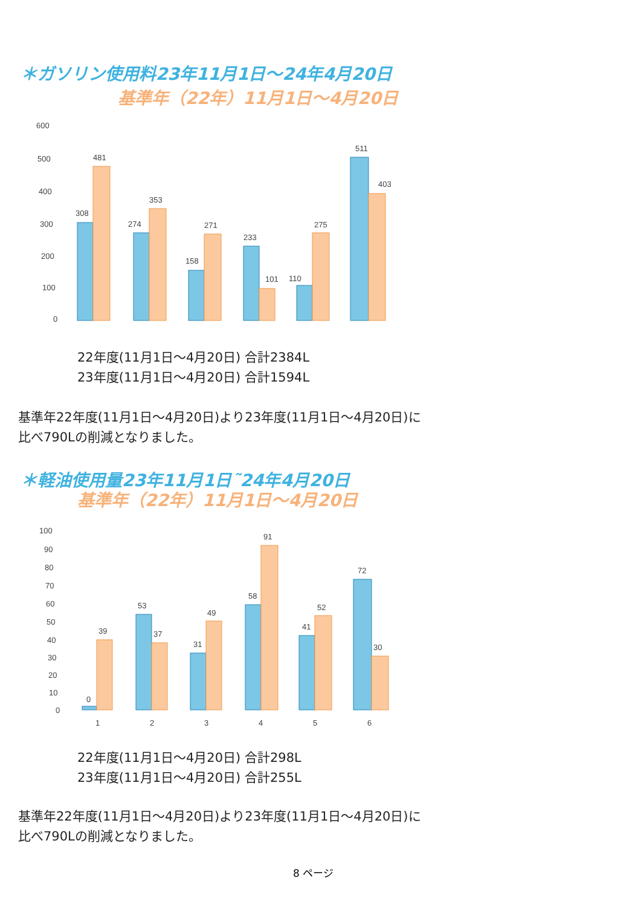＊ガソリン使用料23年11月1日～24年4月20日
基準年（22年）11月1日～4月20日
600
500
400
300
200
100
0
308
481
274
353
158
271
233
101
110
275
511
403
22年度(11月1日～4月20日) 合計2384L
23年度(11月1日～4月20日) 合計1594L
基準年22年度(11月1日～4月20日)より23年度(11月1日～4月20日)に
比べ790Lの削減となりました。
＊軽油使用量23年11月1日˜24年4月20日
基準年（22年）11月1日～4月20日
100
90
80
70
60
50
40
30
20
10
0
0
39
53
37
31
49
58
91
41
52
72
30
1
2
3
4
5
6
22年度(11月1日～4月20日) 合計298L
23年度(11月1日～4月20日) 合計255L
基準年22年度(11月1日～4月20日)より23年度(11月1日～4月20日)に
比べ790Lの削減となりました。
8 ページ